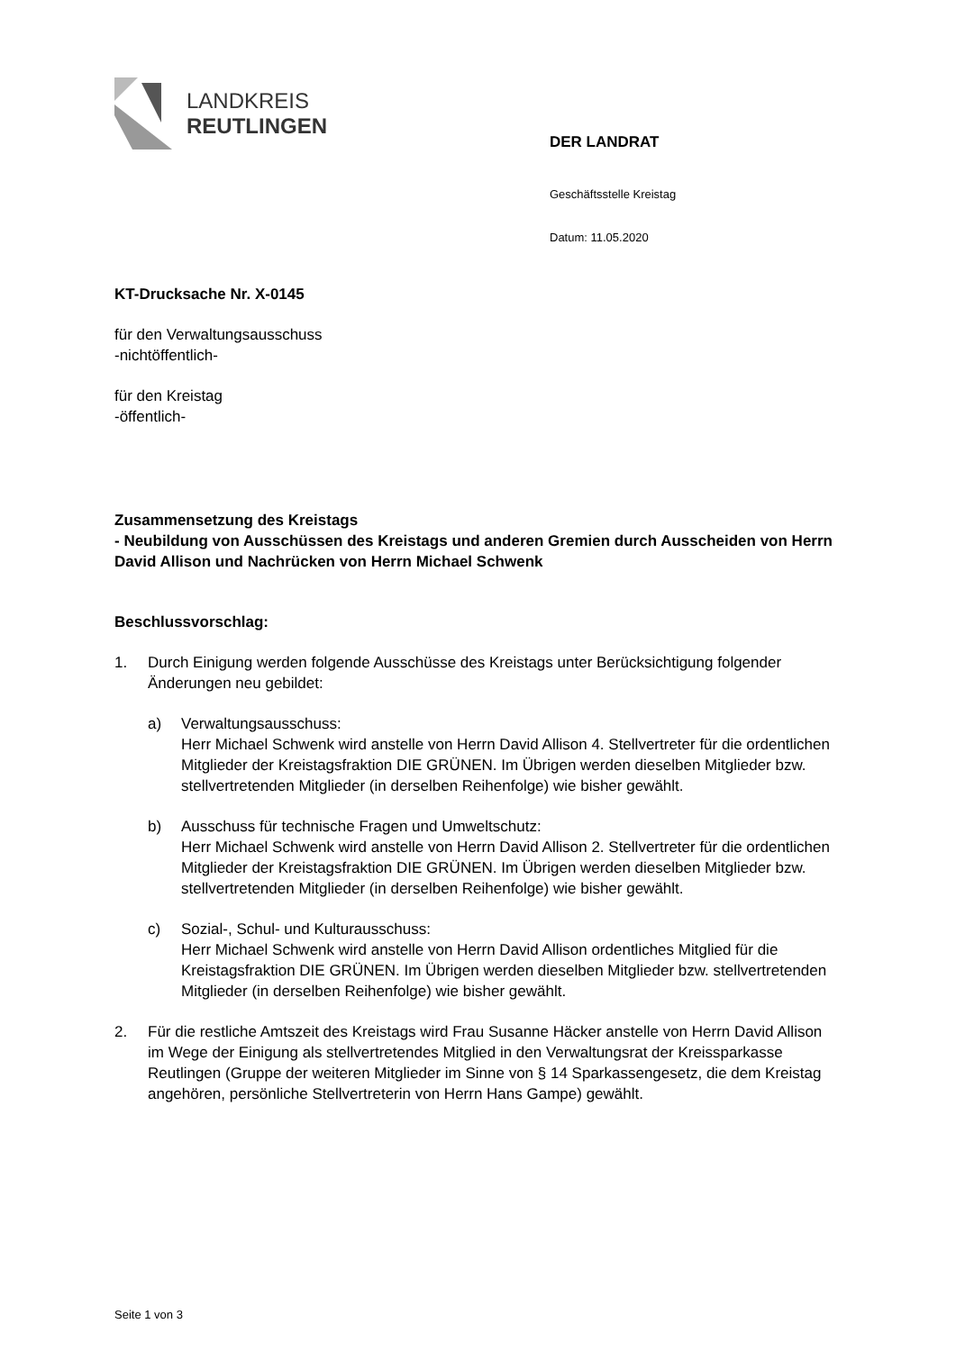LANDKREIS
REUTLINGEN
DER LANDRAT
Geschäftsstelle Kreistag
Datum: 11.05.2020
KT-Drucksache Nr. X-0145
für den Verwaltungsausschuss
-nichtöffentlich-
für den Kreistag
-öffentlich-
Zusammensetzung des Kreistags
- Neubildung von Ausschüssen des Kreistags und anderen Gremien durch Ausscheiden von Herrn David Allison und Nachrücken von Herrn Michael Schwenk
Beschlussvorschlag:
1. Durch Einigung werden folgende Ausschüsse des Kreistags unter Berücksichtigung folgender Änderungen neu gebildet:
a) Verwaltungsausschuss:
Herr Michael Schwenk wird anstelle von Herrn David Allison 4. Stellvertreter für die ordentlichen Mitglieder der Kreistagsfraktion DIE GRÜNEN. Im Übrigen werden dieselben Mitglieder bzw. stellvertretenden Mitglieder (in derselben Reihenfolge) wie bisher gewählt.
b) Ausschuss für technische Fragen und Umweltschutz:
Herr Michael Schwenk wird anstelle von Herrn David Allison 2. Stellvertreter für die ordentlichen Mitglieder der Kreistagsfraktion DIE GRÜNEN. Im Übrigen werden dieselben Mitglieder bzw. stellvertretenden Mitglieder (in derselben Reihenfolge) wie bisher gewählt.
c) Sozial-, Schul- und Kulturausschuss:
Herr Michael Schwenk wird anstelle von Herrn David Allison ordentliches Mitglied für die Kreistagsfraktion DIE GRÜNEN. Im Übrigen werden dieselben Mitglieder bzw. stellvertretenden Mitglieder (in derselben Reihenfolge) wie bisher gewählt.
2. Für die restliche Amtszeit des Kreistags wird Frau Susanne Häcker anstelle von Herrn David Allison im Wege der Einigung als stellvertretendes Mitglied in den Verwaltungsrat der Kreissparkasse Reutlingen (Gruppe der weiteren Mitglieder im Sinne von § 14 Sparkassengesetz, die dem Kreistag angehören, persönliche Stellvertreterin von Herrn Hans Gampe) gewählt.
Seite 1 von 3